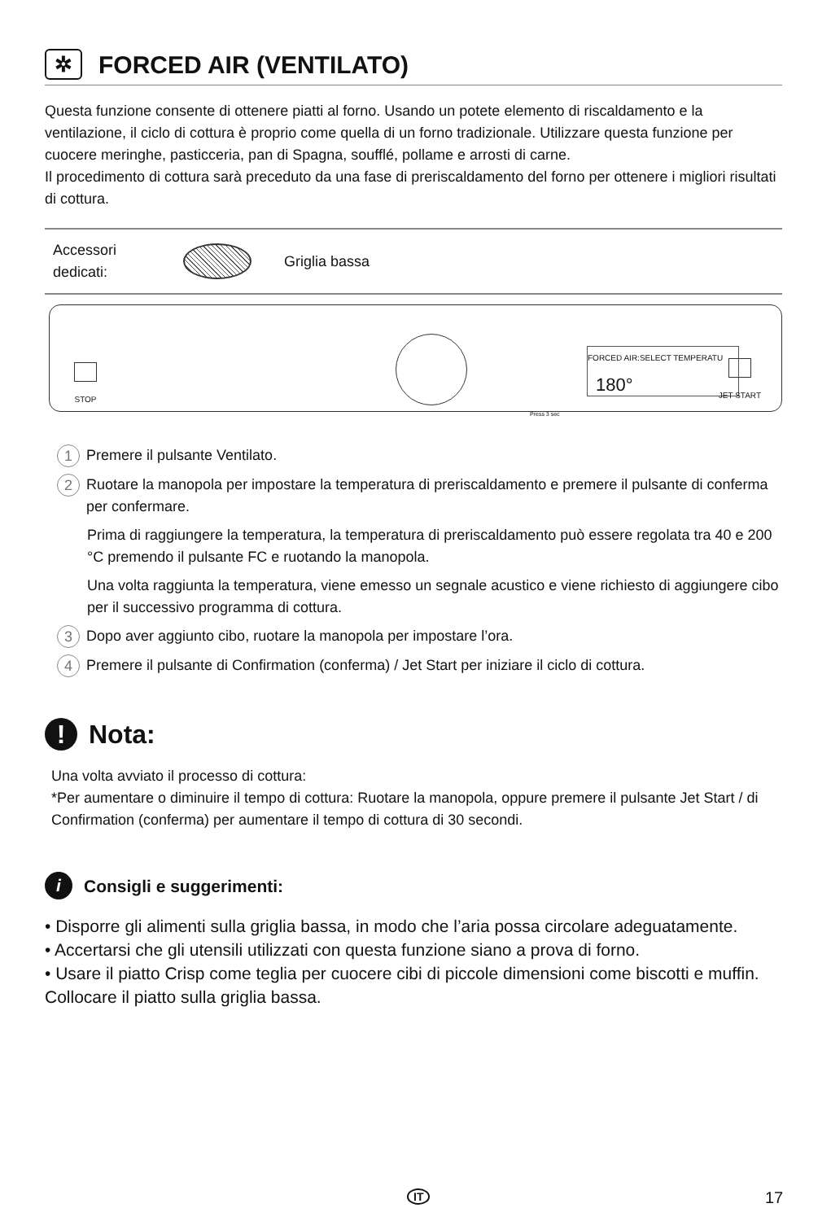✲ FORCED AIR (VENTILATO)
Questa funzione consente di ottenere piatti al forno. Usando un potete elemento di riscaldamento e la ventilazione, il ciclo di cottura è proprio come quella di un forno tradizionale. Utilizzare questa funzione per cuocere meringhe, pasticceria, pan di Spagna, soufflé, pollame e arrosti di carne.
Il procedimento di cottura sarà preceduto da una fase di preriscaldamento del forno per ottenere i migliori risultati di cottura.
Accessori dedicati:
Griglia bassa
STOP
FORCED AIR:SELECT TEMPERATU
180°
Press 3 sec
JET START
1 Premere il pulsante Ventilato.
2 Ruotare la manopola per impostare la temperatura di preriscaldamento e premere il pulsante di conferma per confermare.
Prima di raggiungere la temperatura, la temperatura di preriscaldamento può essere regolata tra 40 e 200 °C premendo il pulsante FC e ruotando la manopola.
Una volta raggiunta la temperatura, viene emesso un segnale acustico e viene richiesto di aggiungere cibo per il successivo programma di cottura.
3 Dopo aver aggiunto cibo, ruotare la manopola per impostare l’ora.
4 Premere il pulsante di Confirmation (conferma) / Jet Start per iniziare il ciclo di cottura.
! Nota:
Una volta avviato il processo di cottura:
*Per aumentare o diminuire il tempo di cottura: Ruotare la manopola, oppure premere il pulsante Jet Start / di Confirmation (conferma) per aumentare il tempo di cottura di 30 secondi.
i Consigli e suggerimenti:
• Disporre gli alimenti sulla griglia bassa, in modo che l’aria possa circolare adeguatamente.
• Accertarsi che gli utensili utilizzati con questa funzione siano a prova di forno.
• Usare il piatto Crisp come teglia per cuocere cibi di piccole dimensioni come biscotti e muffin. Collocare il piatto sulla griglia bassa.
IT 17